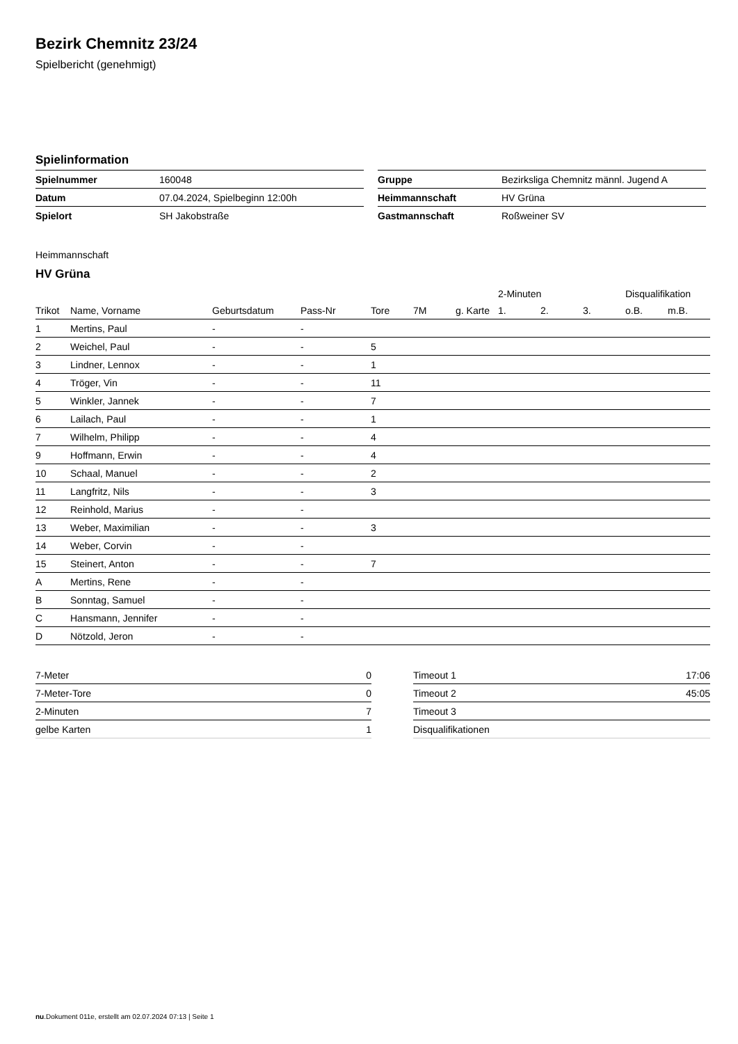Bezirk Chemnitz 23/24
Spielbericht (genehmigt)
Spielinformation
| Spielnummer | 160048 |
| Datum | 07.04.2024, Spielbeginn 12:00h |
| Spielort | SH Jakobstraße |
| Gruppe | Bezirksliga Chemnitz männl. Jugend A |
| Heimmannschaft | HV Grüna |
| Gastmannschaft | Roßweiner SV |
Heimmannschaft
HV Grüna
| | | | | | | | 2-Minuten | | | Disqualifikation | |
| --- | --- | --- | --- | --- | --- | --- | --- | --- | --- | --- | --- |
| Trikot | Name, Vorname | Geburtsdatum | Pass-Nr | Tore | 7M | g. Karte | 1. | 2. | 3. | o.B. | m.B. |
| 1 | Mertins, Paul | - | - | | | | | | | | |
| 2 | Weichel, Paul | - | - | 5 | | | | | | | |
| 3 | Lindner, Lennox | - | - | 1 | | | | | | | |
| 4 | Tröger, Vin | - | - | 11 | | | | | | | |
| 5 | Winkler, Jannek | - | - | 7 | | | | | | | |
| 6 | Lailach, Paul | - | - | 1 | | | | | | | |
| 7 | Wilhelm, Philipp | - | - | 4 | | | | | | | |
| 9 | Hoffmann, Erwin | - | - | 4 | | | | | | | |
| 10 | Schaal, Manuel | - | - | 2 | | | | | | | |
| 11 | Langfritz, Nils | - | - | 3 | | | | | | | |
| 12 | Reinhold, Marius | - | - | | | | | | | | |
| 13 | Weber, Maximilian | - | - | 3 | | | | | | | |
| 14 | Weber, Corvin | - | - | | | | | | | | |
| 15 | Steinert, Anton | - | - | 7 | | | | | | | |
| A | Mertins, Rene | - | - | | | | | | | | |
| B | Sonntag, Samuel | - | - | | | | | | | | |
| C | Hansmann, Jennifer | - | - | | | | | | | | |
| D | Nötzold, Jeron | - | - | | | | | | | | |
| 7-Meter | 0 |
| 7-Meter-Tore | 0 |
| 2-Minuten | 7 |
| gelbe Karten | 1 |
| Timeout 1 | 17:06 |
| Timeout 2 | 45:05 |
| Timeout 3 | |
| Disqualifikationen | |
nu.Dokument 011e, erstellt am 02.07.2024 07:13 | Seite 1